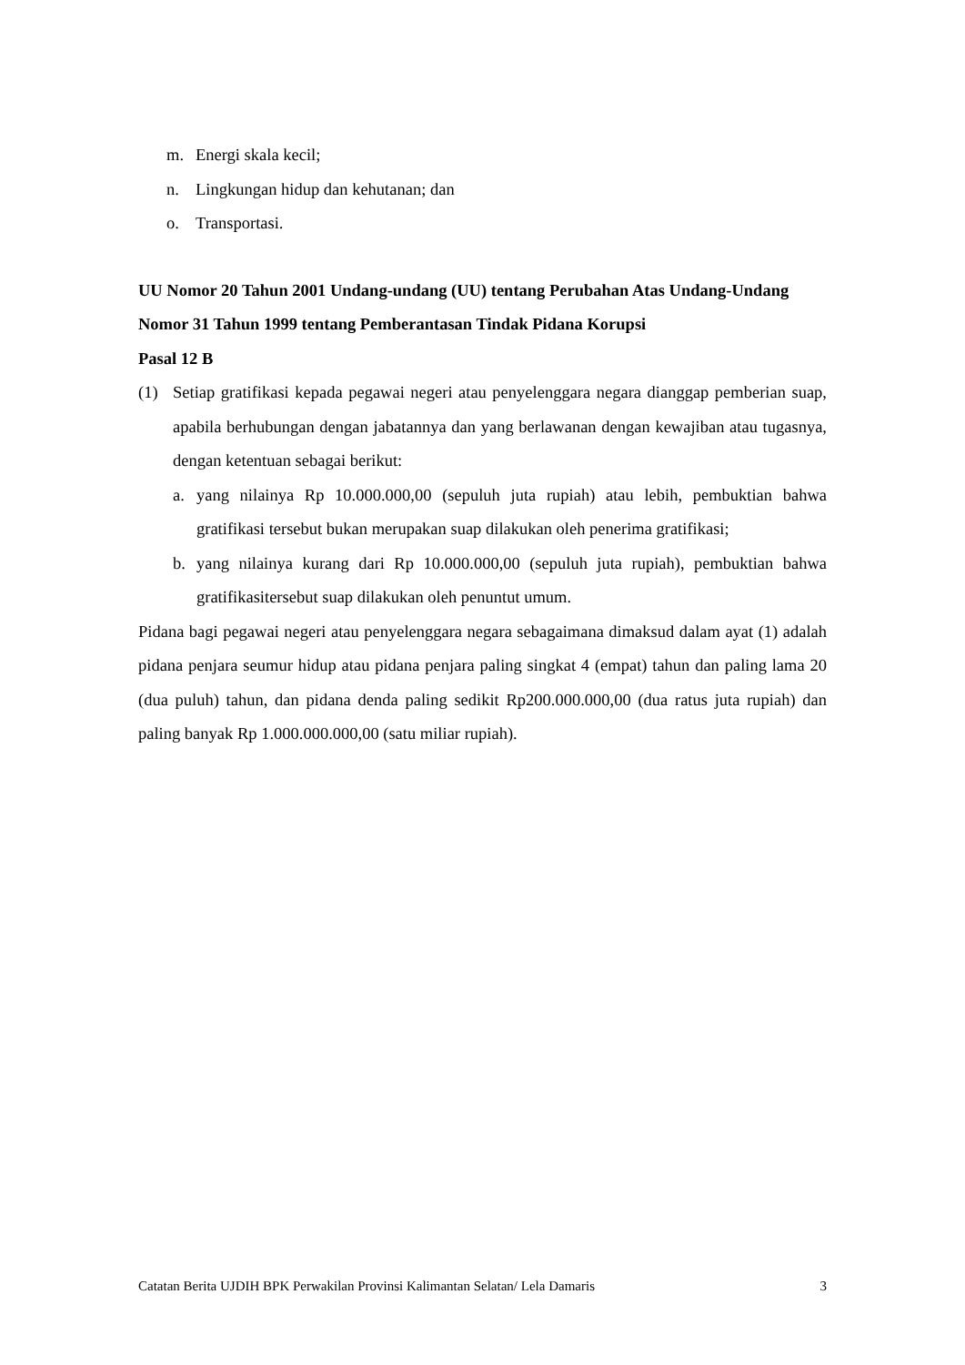m. Energi skala kecil;
n. Lingkungan hidup dan kehutanan; dan
o. Transportasi.
UU Nomor 20 Tahun 2001 Undang-undang (UU) tentang Perubahan Atas Undang-Undang Nomor 31 Tahun 1999 tentang Pemberantasan Tindak Pidana Korupsi
Pasal 12 B
(1) Setiap gratifikasi kepada pegawai negeri atau penyelenggara negara dianggap pemberian suap, apabila berhubungan dengan jabatannya dan yang berlawanan dengan kewajiban atau tugasnya, dengan ketentuan sebagai berikut:
a. yang nilainya Rp 10.000.000,00 (sepuluh juta rupiah) atau lebih, pembuktian bahwa gratifikasi tersebut bukan merupakan suap dilakukan oleh penerima gratifikasi;
b. yang nilainya kurang dari Rp 10.000.000,00 (sepuluh juta rupiah), pembuktian bahwa gratifikasitersebut suap dilakukan oleh penuntut umum.
Pidana bagi pegawai negeri atau penyelenggara negara sebagaimana dimaksud dalam ayat (1) adalah pidana penjara seumur hidup atau pidana penjara paling singkat 4 (empat) tahun dan paling lama 20 (dua puluh) tahun, dan pidana denda paling sedikit Rp200.000.000,00 (dua ratus juta rupiah) dan paling banyak Rp 1.000.000.000,00 (satu miliar rupiah).
Catatan Berita UJDIH BPK Perwakilan Provinsi Kalimantan Selatan/ Lela Damaris 3